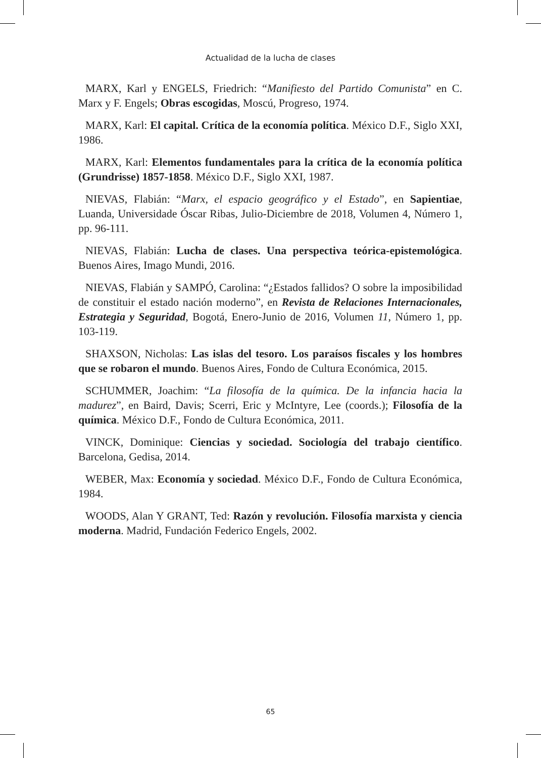Actualidad de la lucha de clases
MARX, Karl y ENGELS, Friedrich: “Manifiesto del Partido Comunista” en C. Marx y F. Engels; Obras escogidas, Moscú, Progreso, 1974.
MARX, Karl: El capital. Crítica de la economía política. México D.F., Siglo XXI, 1986.
MARX, Karl: Elementos fundamentales para la crítica de la economía política (Grundrisse) 1857-1858. México D.F., Siglo XXI, 1987.
NIEVAS, Flabián: “Marx, el espacio geográfico y el Estado”, en Sapientiae, Luanda, Universidade Óscar Ribas, Julio-Diciembre de 2018, Volumen 4, Número 1, pp. 96-111.
NIEVAS, Flabián: Lucha de clases. Una perspectiva teórica-epistemológica. Buenos Aires, Imago Mundi, 2016.
NIEVAS, Flabián y SAMPÓ, Carolina: “¿Estados fallidos? O sobre la imposibilidad de constituir el estado nación moderno”, en Revista de Relaciones Internacionales, Estrategia y Seguridad, Bogotá, Enero-Junio de 2016, Volumen 11, Número 1, pp. 103-119.
SHAXSON, Nicholas: Las islas del tesoro. Los paraísos fiscales y los hombres que se robaron el mundo. Buenos Aires, Fondo de Cultura Económica, 2015.
SCHUMMER, Joachim: “La filosofía de la química. De la infancia hacia la madurez”, en Baird, Davis; Scerri, Eric y McIntyre, Lee (coords.); Filosofía de la química. México D.F., Fondo de Cultura Económica, 2011.
VINCK, Dominique: Ciencias y sociedad. Sociología del trabajo científico. Barcelona, Gedisa, 2014.
WEBER, Max: Economía y sociedad. México D.F., Fondo de Cultura Económica, 1984.
WOODS, Alan Y GRANT, Ted: Razón y revolución. Filosofía marxista y ciencia moderna. Madrid, Fundación Federico Engels, 2002.
65